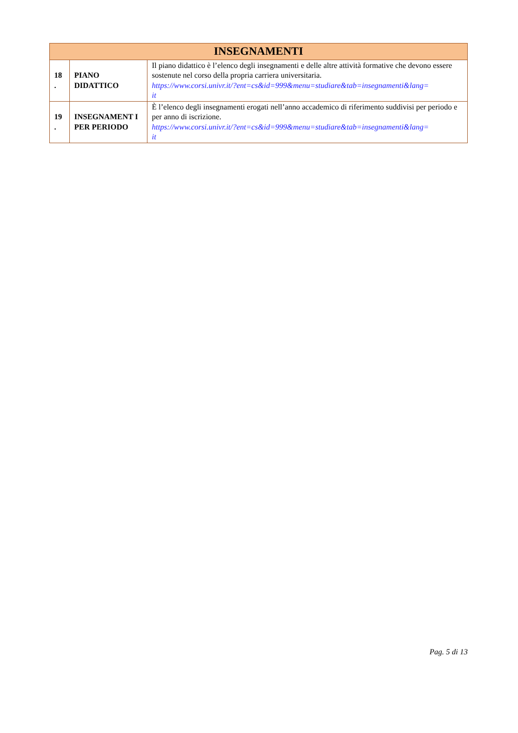| INSEGNAMENTI | | |
| --- | --- | --- |
| 18 . | PIANO DIDATTICO | Il piano didattico è l’elenco degli insegnamenti e delle altre attività formative che devono essere sostenute nel corso della propria carriera universitaria. https://www.corsi.univr.it/?ent=cs&id=999&menu=studiare&tab=insegnamenti&lang= it |
| 19 . | INSEGNAMENT I PER PERIODO | È l’elenco degli insegnamenti erogati nell’anno accademico di riferimento suddivisi per periodo e per anno di iscrizione. https://www.corsi.univr.it/?ent=cs&id=999&menu=studiare&tab=insegnamenti&lang= it |
Pag. 5 di 13